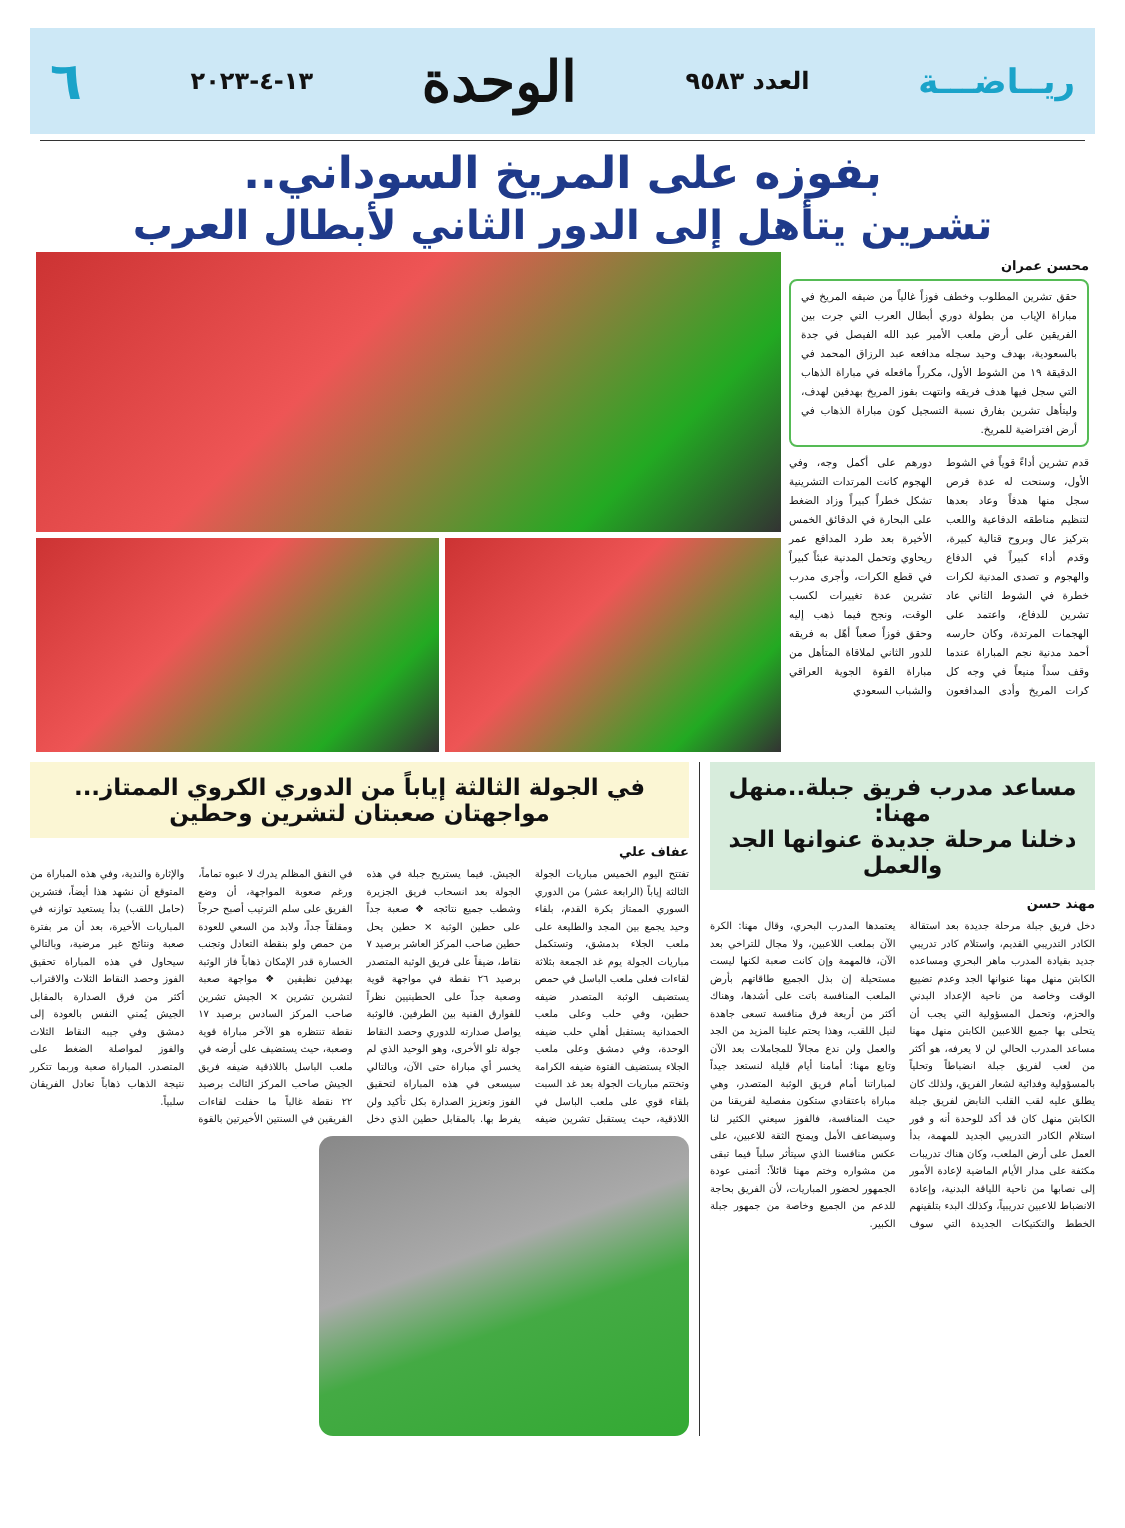ريــاضـــة العدد ٩٥٨٣ الوحدة ١٣-٤-٢٠٢٣ ٦
بفوزه على المريخ السوداني..
تشرين يتأهل إلى الدور الثاني لأبطال العرب
محسن عمران
حقق تشرين المطلوب وخطف فوزاً غالياً من ضيفه المريخ في مباراة الإياب من بطولة دوري أبطال العرب التي جرت بين الفريقين على أرض ملعب الأمير عبد الله الفيصل في جدة بالسعودية، بهدف وحيد سجله مدافعه عبد الرزاق المحمد في الدقيقة ١٩ من الشوط الأول، مكرراً مافعله في مباراة الذهاب التي سجل فيها هدف فريقه وانتهت بفوز المريخ بهدفين لهدف، وليتأهل تشرين بفارق نسبة التسجيل كون مباراة الذهاب في أرض افتراضية للمريخ.
قدم تشرين أداءً قوياً في الشوط الأول، وسنحت له عدة فرص سجل منها هدفاً وعاد بعدها لتنظيم مناطقه الدفاعية واللعب بتركيز عال وبروح قتالية كبيرة، وقدم أداء كبيراً في الدفاع والهجوم و تصدى المدنية لكرات خطرة في الشوط الثاني عاد تشرين للدفاع، واعتمد على الهجمات المرتدة، وكان حارسه أحمد مدنية نجم المباراة عندما وقف سداً منيعاً في وجه كل كرات المريخ وأدى المدافعون دورهم على أكمل وجه، وفي الهجوم كانت المرتدات التشرينية تشكل خطراً كبيراً وزاد الضغط على البحارة في الدقائق الخمس الأخيرة بعد طرد المدافع عمر ريحاوي وتحمل المدنية عبئاً كبيراً في قطع الكرات، وأجرى مدرب تشرين عدة تغييرات لكسب الوقت، ونجح فيما ذهب إليه وحقق فوزاً صعباً أهّل به فريقه للدور الثاني لملاقاة المتأهل من مباراة القوة الجوية العراقي والشباب السعودي
مساعد مدرب فريق جبلة..منهل مهنا:
دخلنا مرحلة جديدة عنوانها الجد والعمل
مهند حسن
دخل فريق جبلة مرحلة جديدة بعد استقالة الكادر التدريبي القديم، واستلام كادر تدريبي جديد بقيادة المدرب ماهر البحري ومساعده الكابتن منهل مهنا عنوانها الجد وعدم تضييع الوقت وخاصة من ناحية الإعداد البدني والحزم، وتحمل المسؤولية التي يجب أن يتحلى بها جميع اللاعبين الكابتن منهل مهنا مساعد المدرب الحالي لن لا يعرفه، هو أكثر من لعب لفريق جبلة انضباطاً وتحلياً بالمسؤولية وفدائية لشعار الفريق، ولذلك كان يطلق عليه لقب القلب النابض لفريق جبلة الكابتن منهل كان قد أكد للوحدة أنه و فور استلام الكادر التدريبي الجديد للمهمة، بدأ العمل على أرض الملعب، وكان هناك تدريبات مكثفة على مدار الأيام الماضية لإعادة الأمور إلى نصابها من ناحية اللياقة البدنية، وإعادة الانضباط للاعبين تدريبياً، وكذلك البدء بتلقينهم الخطط والتكتيكات الجديدة التي سوف يعتمدها المدرب البحري، وقال مهنا: الكرة الآن بملعب اللاعبين، ولا مجال للتراخي بعد الآن، فالمهمة وإن كانت صعبة لكنها ليست مستحيلة إن بذل الجميع طاقاتهم بأرض الملعب المنافسة باتت على أشدها، وهناك أكثر من أربعة فرق منافسة تسعى جاهدة لنيل اللقب، وهذا يحتم علينا المزيد من الجد والعمل ولن ندع مجالاً للمجاملات بعد الآن وتابع مهنا: أمامنا أيام قليلة لنستعد جيداً لمباراتنا أمام فريق الوثبة المتصدر، وهي مباراة باعتقادي ستكون مفصلية لفريقنا من حيث المنافسة، فالفوز سيعني الكثير لنا وسيضاعف الأمل ويمنح الثقة للاعبين، على عكس منافسنا الذي سيتأثر سلباً فيما تبقى من مشواره وختم مهنا قائلاً: أتمنى عودة الجمهور لحضور المباريات، لأن الفريق بحاجة للدعم من الجميع وخاصة من جمهور جبلة الكبير.
في الجولة الثالثة إياباً من الدوري الكروي الممتاز...
مواجهتان صعبتان لتشرين وحطين
عفاف علي
تفتتح اليوم الخميس مباريات الجولة الثالثة إياباً (الرابعة عشر) من الدوري السوري الممتاز بكرة القدم، بلقاء وحيد يجمع بين المجد والطليعة على ملعب الجلاء بدمشق، وتستكمل مباريات الجولة يوم غد الجمعة بثلاثة لقاءات فعلى ملعب الباسل في حمص يستضيف الوثبة المتصدر ضيفه حطين، وفي حلب وعلى ملعب الحمدانية يستقبل أهلي حلب ضيفه الوحدة، وفي دمشق وعلى ملعب الجلاء يستضيف الفتوة ضيفه الكرامة وتختتم مباريات الجولة بعد غد السبت بلقاء قوي على ملعب الباسل في اللاذقية، حيث يستقبل تشرين ضيفه الجيش. فيما يستريح جبلة في هذه الجولة بعد انسحاب فريق الجزيرة وشطب جميع نتائجه ❖ صعبة جداً على حطين الوثبة × حطين يحل حطين صاحب المركز العاشر برصيد ٧ نقاط، ضيفاً على فريق الوثبة المتصدر برصيد ٢٦ نقطة في مواجهة قوية وصعبة جداً على الحطينيين نظراً للفوارق الفنية بين الطرفين. فالوثبة يواصل صدارته للدوري وحصد النقاط جولة تلو الأخرى، وهو الوحيد الذي لم يخسر أي مباراة حتى الآن، وبالتالي سيسعى في هذه المباراة لتحقيق الفوز وتعزيز الصدارة بكل تأكيد ولن يفرط بها. بالمقابل حطين الذي دخل في النفق المظلم يدرك لا عبوه تماماً، ورغم صعوبة المواجهة، أن وضع الفريق على سلم الترتيب أصبح حرجاً ومقلقاً جداً، ولابد من السعي للعودة من حمص ولو بنقطة التعادل وتجنب الخسارة قدر الإمكان ذهاباً فاز الوثبة بهدفين نظيفين ❖ مواجهة صعبة لتشرين تشرين × الجيش تشرين صاحب المركز السادس برصيد ١٧ نقطة تنتظره هو الآخر مباراة قوية وصعبة، حيث يستضيف على أرضه في ملعب الباسل باللاذقية ضيفه فريق الجيش صاحب المركز الثالث برصيد ٢٢ نقطة غالباً ما حفلت لقاءات الفريقين في السنتين الأخيرتين بالقوة والإثارة والندية، وفي هذه المباراة من المتوقع أن نشهد هذا أيضاً، فتشرين (حامل اللقب) بدأ يستعيد توازنه في المباريات الأخيرة، بعد أن مر بفترة صعبة ونتائج غير مرضية، وبالتالي سيحاول في هذه المباراة تحقيق الفوز وحصد النقاط الثلاث والاقتراب أكثر من فرق الصدارة بالمقابل الجيش يُمني النفس بالعودة إلى دمشق وفي جيبه النقاط الثلاث والفوز لمواصلة الضغط على المتصدر. المباراة صعبة وربما تتكرر نتيجة الذهاب ذهاباً تعادل الفريقان سلبياً.